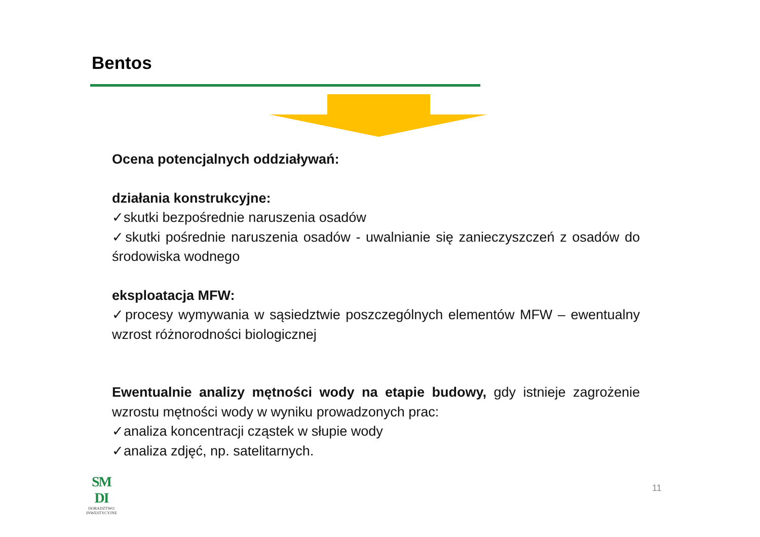Bentos
Ocena potencjalnych oddziaływań:
działania konstrukcyjne:
✓skutki bezpośrednie naruszenia osadów
✓skutki pośrednie naruszenia osadów - uwalnianie się zanieczyszczeń z osadów do środowiska wodnego
eksploatacja MFW:
✓procesy wymywania w sąsiedztwie poszczególnych elementów MFW – ewentualny wzrost różnorodności biologicznej
Ewentualnie analizy mętności wody na etapie budowy, gdy istnieje zagrożenie wzrostu mętności wody w wyniku prowadzonych prac:
✓analiza koncentracji cząstek w słupie wody
✓analiza zdjęć, np. satelitarnych.
SM DI
DORADZTWO
INWESTYCYJNE
11